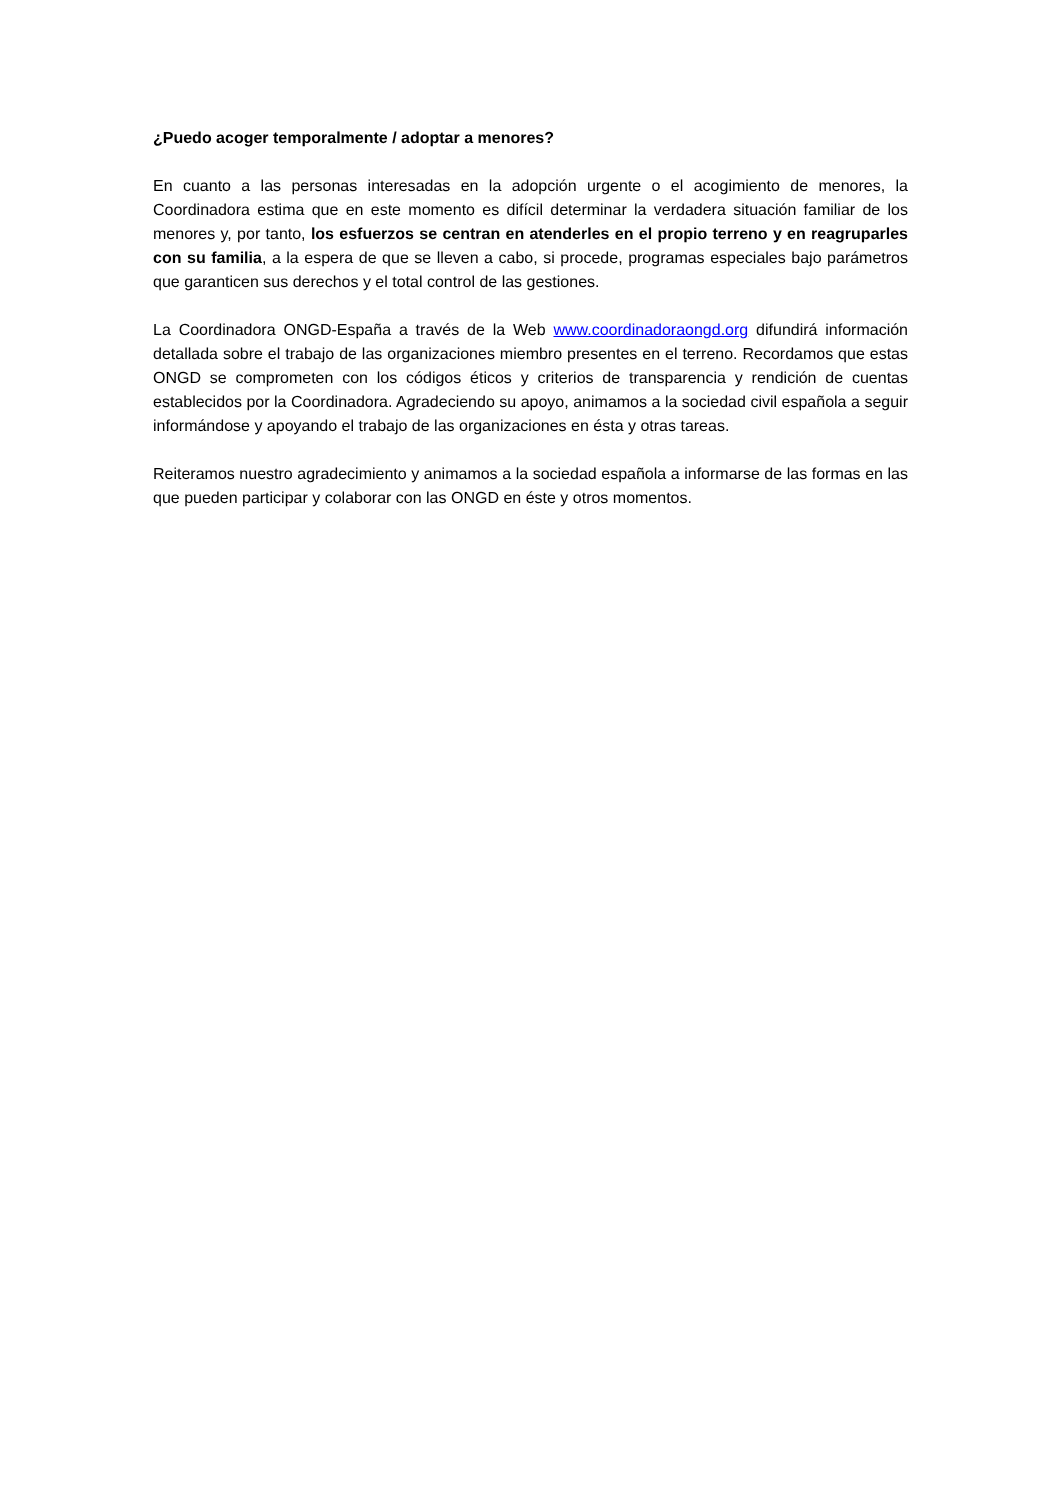¿Puedo acoger temporalmente / adoptar a menores?
En cuanto a las personas interesadas en la adopción urgente o el acogimiento de menores, la Coordinadora estima que en este momento es difícil determinar la verdadera situación familiar de los menores y, por tanto, los esfuerzos se centran en atenderles en el propio terreno y en reagruparles con su familia, a la espera de que se lleven a cabo, si procede, programas especiales bajo parámetros que garanticen sus derechos y el total control de las gestiones.
La Coordinadora ONGD-España a través de la Web www.coordinadoraongd.org difundirá información detallada sobre el trabajo de las organizaciones miembro presentes en el terreno. Recordamos que estas ONGD se comprometen con los códigos éticos y criterios de transparencia y rendición de cuentas establecidos por la Coordinadora. Agradeciendo su apoyo, animamos a la sociedad civil española a seguir informándose y apoyando el trabajo de las organizaciones en ésta y otras tareas.
Reiteramos nuestro agradecimiento y animamos a la sociedad española a informarse de las formas en las que pueden participar y colaborar con las ONGD en éste y otros momentos.